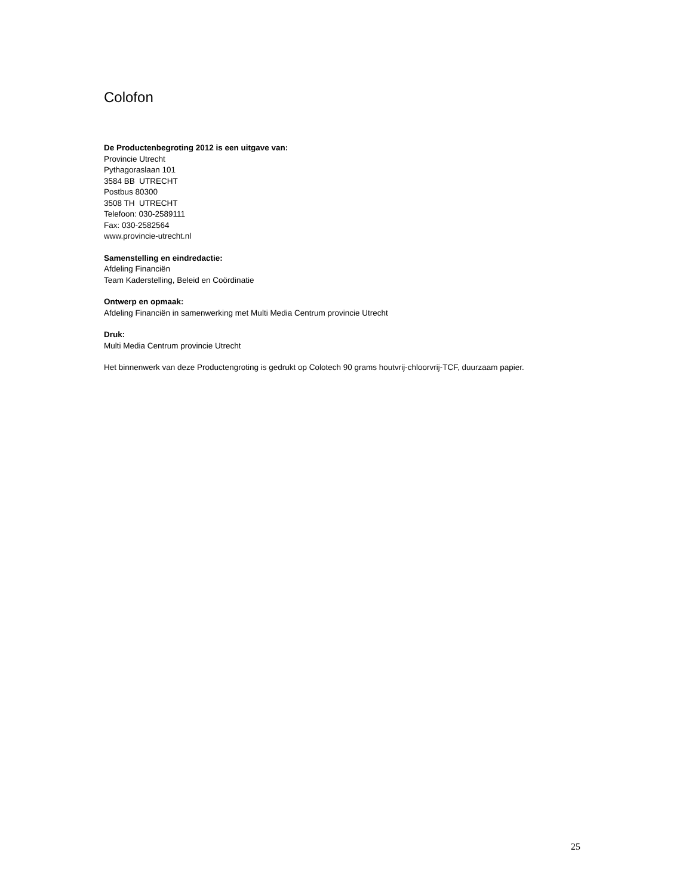Colofon
De Productenbegroting 2012 is een uitgave van:
Provincie Utrecht
Pythagoraslaan 101
3584 BB UTRECHT
Postbus 80300
3508 TH UTRECHT
Telefoon: 030-2589111
Fax: 030-2582564
www.provincie-utrecht.nl
Samenstelling en eindredactie:
Afdeling Financiën
Team Kaderstelling, Beleid en Coördinatie
Ontwerp en opmaak:
Afdeling Financiën in samenwerking met Multi Media Centrum provincie Utrecht
Druk:
Multi Media Centrum provincie Utrecht
Het binnenwerk van deze Productengroting is gedrukt op Colotech 90 grams houtvrij-chloorvrij-TCF, duurzaam papier.
25